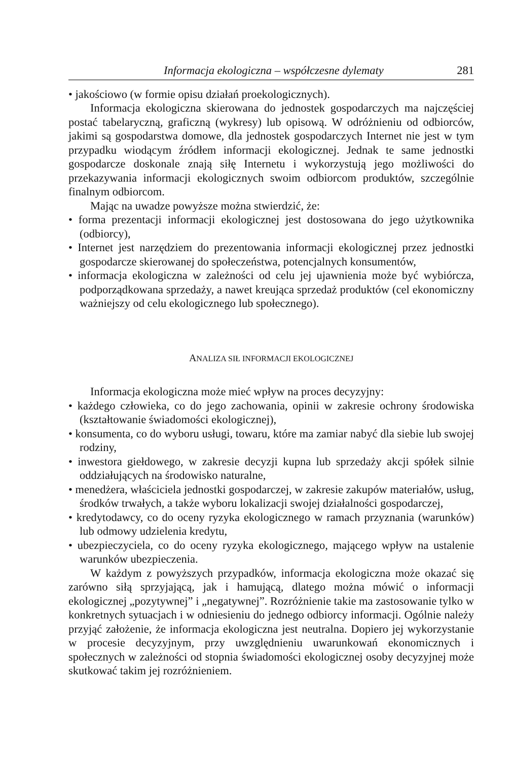Informacja ekologiczna – współczesne dylematy 281
• jakościowo (w formie opisu działań proekologicznych).
Informacja ekologiczna skierowana do jednostek gospodarczych ma najczęściej postać tabelaryczną, graficzną (wykresy) lub opisową. W odróżnieniu od odbiorców, jakimi są gospodarstwa domowe, dla jednostek gospodarczych Internet nie jest w tym przypadku wiodącym źródłem informacji ekologicznej. Jednak te same jednostki gospodarcze doskonale znają siłę Internetu i wykorzystują jego możliwości do przekazywania informacji ekologicznych swoim odbiorcom produktów, szczególnie finalnym odbiorcom.
Mając na uwadze powyższe można stwierdzić, że:
• forma prezentacji informacji ekologicznej jest dostosowana do jego użytkownika (odbiorcy),
• Internet jest narzędziem do prezentowania informacji ekologicznej przez jednostki gospodarcze skierowanej do społeczeństwa, potencjalnych konsumentów,
• informacja ekologiczna w zależności od celu jej ujawnienia może być wybiórcza, podporządkowana sprzedaży, a nawet kreująca sprzedaż produktów (cel ekonomiczny ważniejszy od celu ekologicznego lub społecznego).
ANALIZA SIŁ INFORMACJI EKOLOGICZNEJ
Informacja ekologiczna może mieć wpływ na proces decyzyjny:
• każdego człowieka, co do jego zachowania, opinii w zakresie ochrony środowiska (kształtowanie świadomości ekologicznej),
• konsumenta, co do wyboru usługi, towaru, które ma zamiar nabyć dla siebie lub swojej rodziny,
• inwestora giełdowego, w zakresie decyzji kupna lub sprzedaży akcji spółek silnie oddziałujących na środowisko naturalne,
• menedżera, właściciela jednostki gospodarczej, w zakresie zakupów materiałów, usług, środków trwałych, a także wyboru lokalizacji swojej działalności gospodarczej,
• kredytodawcy, co do oceny ryzyka ekologicznego w ramach przyznania (warunków) lub odmowy udzielenia kredytu,
• ubezpieczyciela, co do oceny ryzyka ekologicznego, mającego wpływ na ustalenie warunków ubezpieczenia.
W każdym z powyższych przypadków, informacja ekologiczna może okazać się zarówno siłą sprzyjającą, jak i hamującą, dlatego można mówić o informacji ekologicznej „pozytywnej” i „negatywnej”. Rozróżnienie takie ma zastosowanie tylko w konkretnych sytuacjach i w odniesieniu do jednego odbiorcy informacji. Ogólnie należy przyjąć założenie, że informacja ekologiczna jest neutralna. Dopiero jej wykorzystanie w procesie decyzyjnym, przy uwzględnieniu uwarunkowań ekonomicznych i społecznych w zależności od stopnia świadomości ekologicznej osoby decyzyjnej może skutkować takim jej rozróżnieniem.